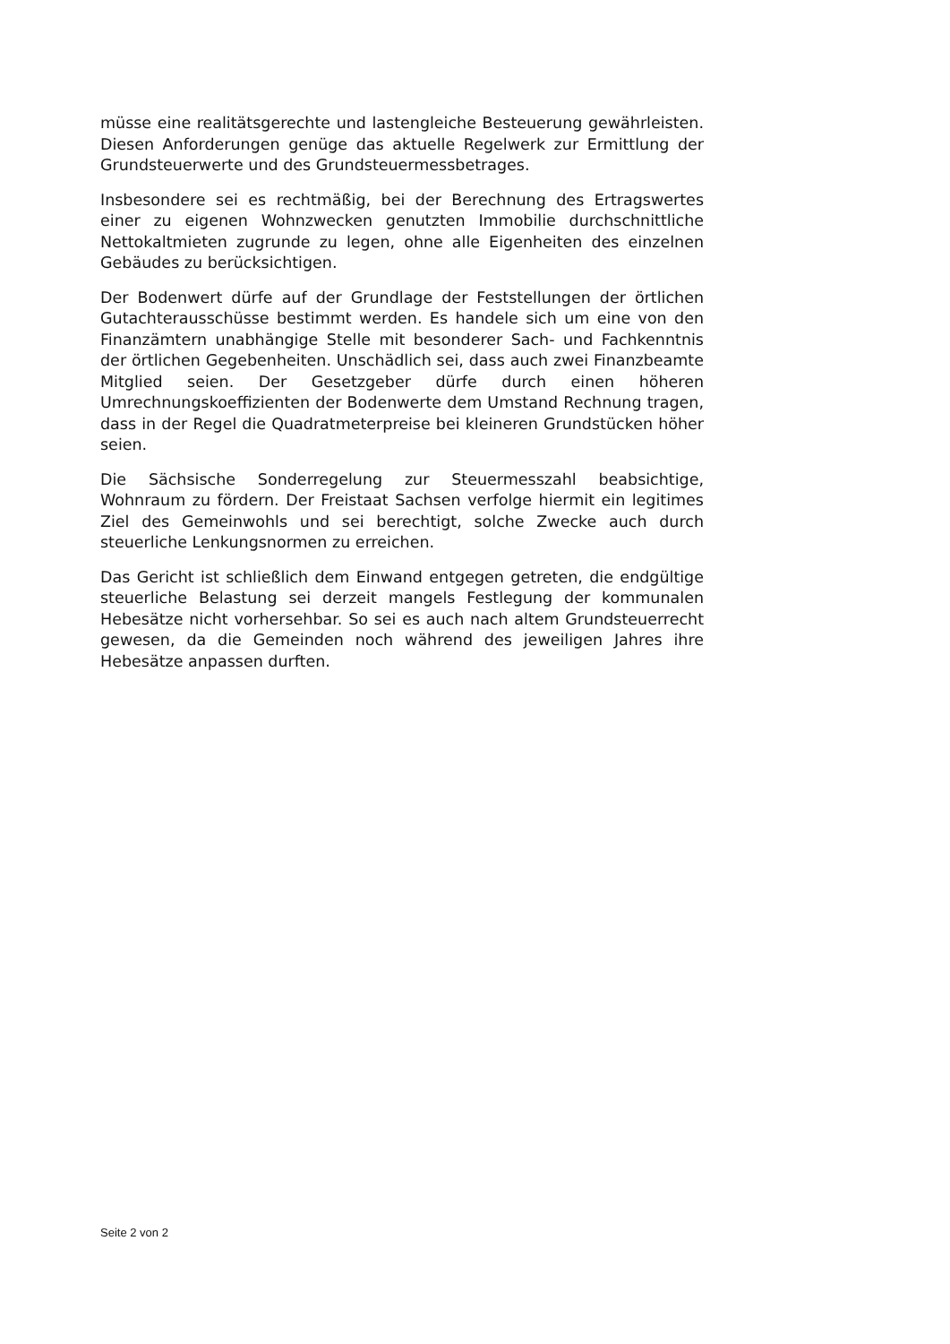müsse eine realitätsgerechte und lastengleiche Besteuerung gewährleisten. Diesen Anforderungen genüge das aktuelle Regelwerk zur Ermittlung der Grundsteuerwerte und des Grundsteuermessbetrages.
Insbesondere sei es rechtmäßig, bei der Berechnung des Ertragswertes einer zu eigenen Wohnzwecken genutzten Immobilie durchschnittliche Nettokaltmieten zugrunde zu legen, ohne alle Eigenheiten des einzelnen Gebäudes zu berücksichtigen.
Der Bodenwert dürfe auf der Grundlage der Feststellungen der örtlichen Gutachterausschüsse bestimmt werden. Es handele sich um eine von den Finanzämtern unabhängige Stelle mit besonderer Sach- und Fachkenntnis der örtlichen Gegebenheiten. Unschädlich sei, dass auch zwei Finanzbeamte Mitglied seien. Der Gesetzgeber dürfe durch einen höheren Umrechnungskoeffizienten der Bodenwerte dem Umstand Rechnung tragen, dass in der Regel die Quadratmeterpreise bei kleineren Grundstücken höher seien.
Die Sächsische Sonderregelung zur Steuermesszahl beabsichtige, Wohnraum zu fördern. Der Freistaat Sachsen verfolge hiermit ein legitimes Ziel des Gemeinwohls und sei berechtigt, solche Zwecke auch durch steuerliche Lenkungsnormen zu erreichen.
Das Gericht ist schließlich dem Einwand entgegen getreten, die endgültige steuerliche Belastung sei derzeit mangels Festlegung der kommunalen Hebesätze nicht vorhersehbar. So sei es auch nach altem Grundsteuerrecht gewesen, da die Gemeinden noch während des jeweiligen Jahres ihre Hebesätze anpassen durften.
Seite 2 von 2